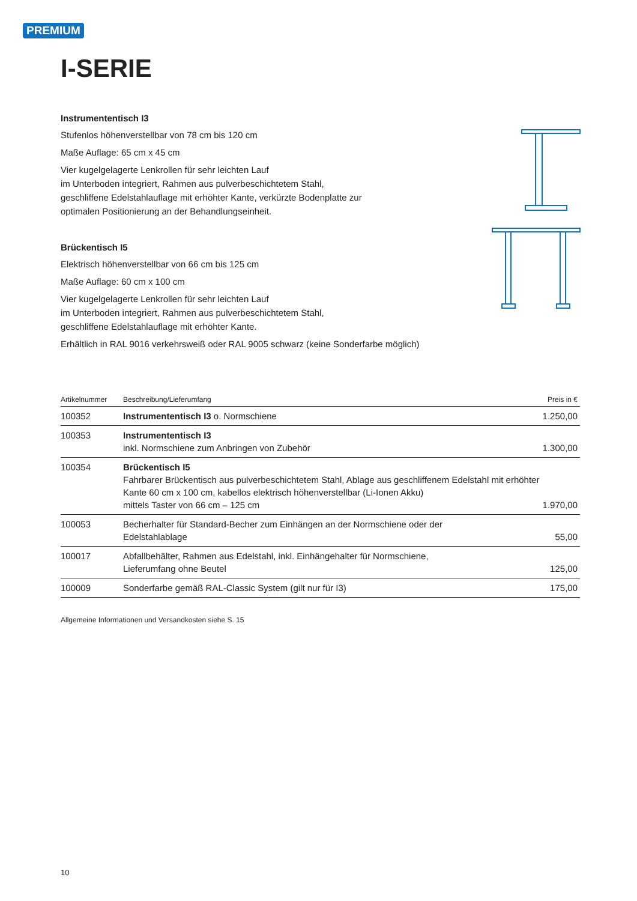PREMIUM
I-SERIE
Instrumententisch I3
Stufenlos höhenverstellbar von 78 cm bis 120 cm
Maße Auflage: 65 cm x 45 cm
Vier kugelgelagerte Lenkrollen für sehr leichten Lauf
im Unterboden integriert, Rahmen aus pulverbeschichtetem Stahl,
geschliffene Edelstahlauflage mit erhöhter Kante, verkürzte Bodenplatte zur
optimalen Positionierung an der Behandlungseinheit.
Brückentisch I5
Elektrisch höhenverstellbar von 66 cm bis 125 cm
Maße Auflage: 60 cm x 100 cm
Vier kugelgelagerte Lenkrollen für sehr leichten Lauf
im Unterboden integriert, Rahmen aus pulverbeschichtetem Stahl,
geschliffene Edelstahlauflage mit erhöhter Kante.
Erhältlich in RAL 9016 verkehrsweiß oder RAL 9005 schwarz (keine Sonderfarbe möglich)
| Artikelnummer | Beschreibung/Lieferumfang | Preis in € |
| --- | --- | --- |
| 100352 | Instrumententisch I3 o. Normschiene | 1.250,00 |
| 100353 | Instrumententisch I3 inkl. Normschiene zum Anbringen von Zubehör | 1.300,00 |
| 100354 | Brückentisch I5 Fahrbarer Brückentisch aus pulverbeschichtetem Stahl, Ablage aus geschliffenem Edelstahl mit erhöhter Kante 60 cm x 100 cm, kabellos elektrisch höhenverstellbar (Li-Ionen Akku) mittels Taster von 66 cm – 125 cm | 1.970,00 |
| 100053 | Becherhalter für Standard-Becher zum Einhängen an der Normschiene oder der Edelstahlablage | 55,00 |
| 100017 | Abfallbehälter, Rahmen aus Edelstahl, inkl. Einhängehalter für Normschiene, Lieferumfang ohne Beutel | 125,00 |
| 100009 | Sonderfarbe gemäß RAL-Classic System (gilt nur für I3) | 175,00 |
Allgemeine Informationen und Versandkosten siehe S. 15
10